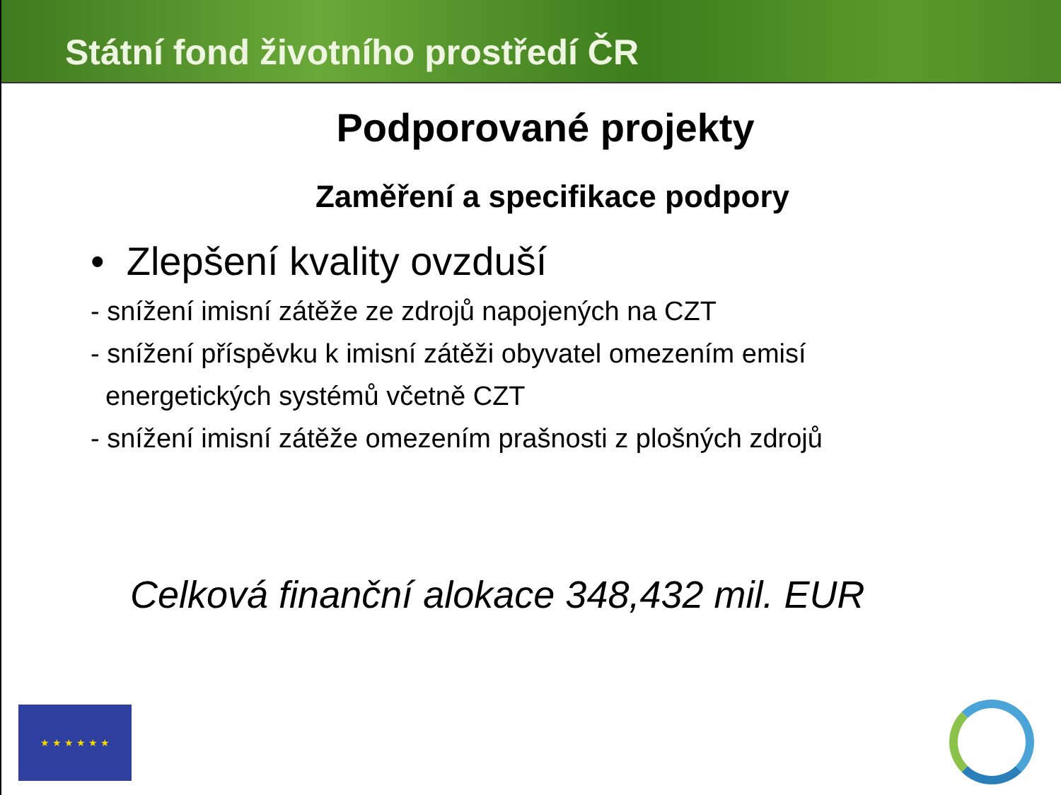Státní fond životního prostředí ČR
Podporované projekty
Zaměření a specifikace podpory
• Zlepšení kvality ovzduší
- snížení imisní zátěže ze zdrojů napojených na CZT
- snížení příspěvku k imisní zátěži obyvatel omezením emisí
energetických systémů včetně CZT
- snížení imisní zátěže omezením prašnosti z plošných zdrojů
Celková finanční alokace 348,432 mil. EUR
★ ★ ★ ★ ★ ★